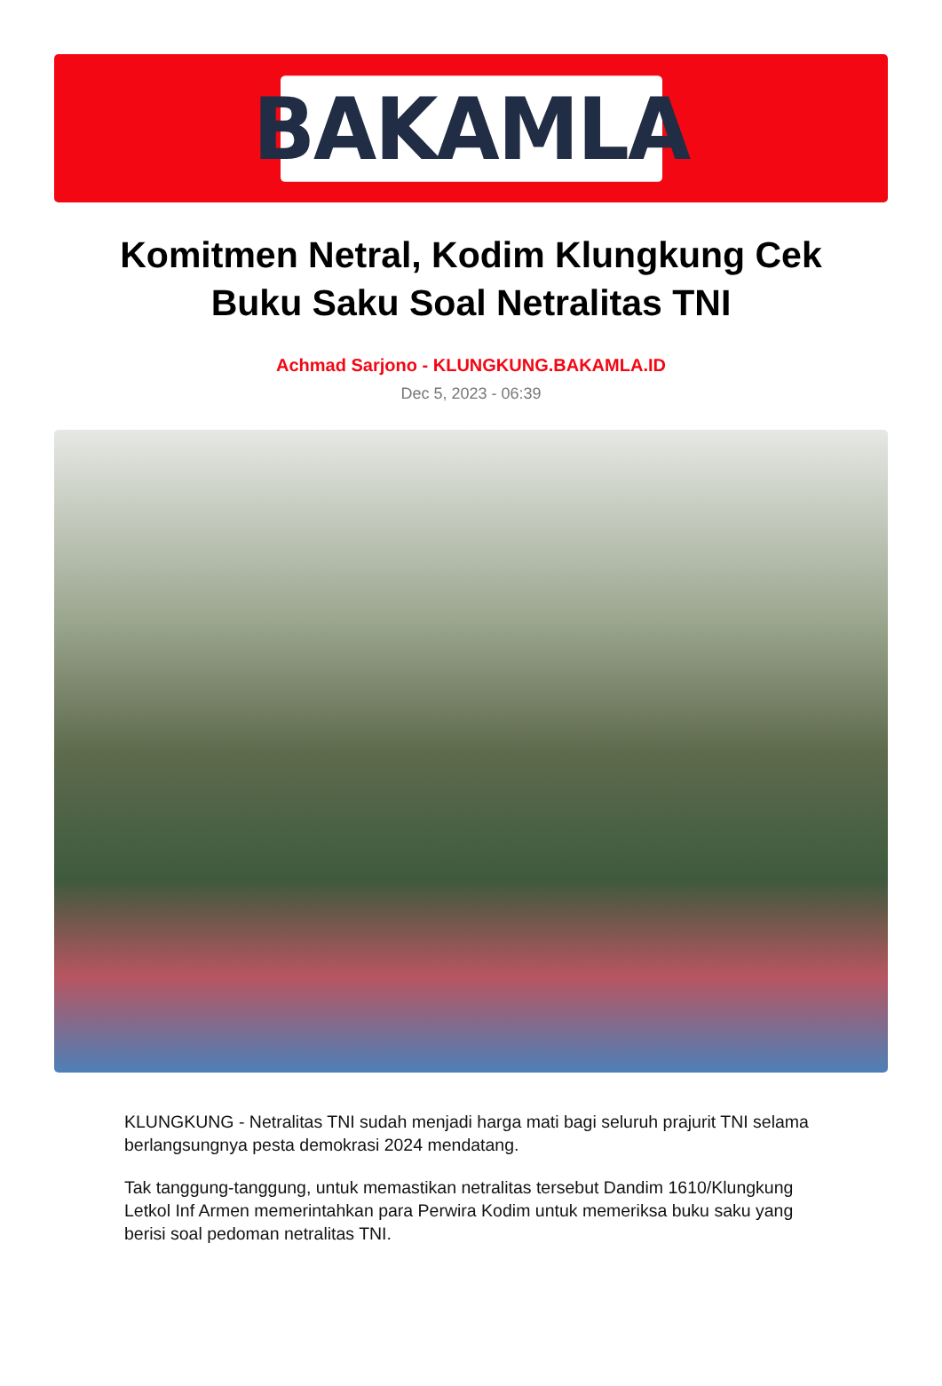BAKAMLA
Komitmen Netral, Kodim Klungkung Cek Buku Saku Soal Netralitas TNI
Achmad Sarjono - KLUNGKUNG.BAKAMLA.ID
Dec 5, 2023 - 06:39
KLUNGKUNG - Netralitas TNI sudah menjadi harga mati bagi seluruh prajurit TNI selama berlangsungnya pesta demokrasi 2024 mendatang.
Tak tanggung-tanggung, untuk memastikan netralitas tersebut Dandim 1610/Klungkung Letkol Inf Armen memerintahkan para Perwira Kodim untuk memeriksa buku saku yang berisi soal pedoman netralitas TNI.